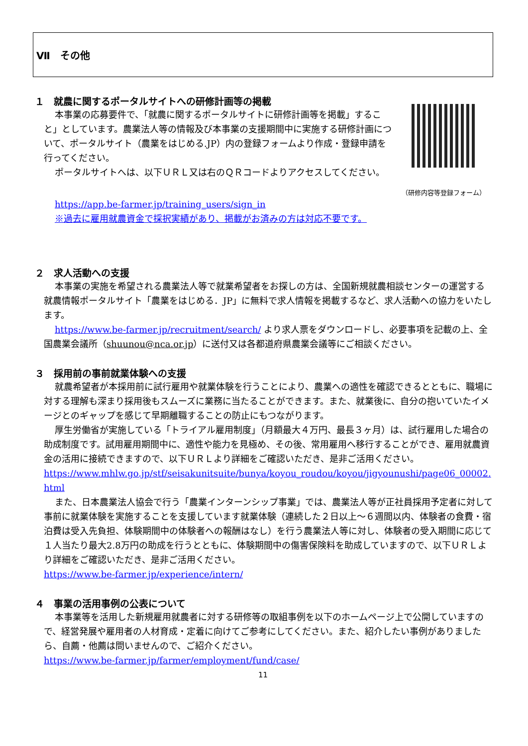Ⅶ　その他
１　就農に関するポータルサイトへの研修計画等の掲載
本事業の応募要件で、「就農に関するポータルサイトに研修計画等を掲載」すること」としています。農業法人等の情報及び本事業の支援期間中に実施する研修計画について、ポータルサイト（農業をはじめる.JP）内の登録フォームより作成・登録申請を行ってください。
ポータルサイトへは、以下ＵＲＬ又は右のＱＲコードよりアクセスしてください。
（研修内容等登録フォーム）
https://app.be-farmer.jp/training_users/sign_in
※過去に雇用就農資金で採択実績があり、掲載がお済みの方は対応不要です。
２　求人活動への支援
本事業の実施を希望される農業法人等で就業希望者をお探しの方は、全国新規就農相談センターの運営する就農情報ポータルサイト「農業をはじめる．JP」に無料で求人情報を掲載するなど、求人活動への協力をいたします。
https://www.be-farmer.jp/recruitment/search/ より求人票をダウンロードし、必要事項を記載の上、全国農業会議所（shuunou@nca.or.jp）に送付又は各都道府県農業会議等にご相談ください。
３　採用前の事前就業体験への支援
就農希望者が本採用前に試行雇用や就業体験を行うことにより、農業への適性を確認できるとともに、職場に対する理解も深まり採用後もスムーズに業務に当たることができます。また、就業後に、自分の抱いていたイメージとのギャップを感じて早期離職することの防止にもつながります。
厚生労働省が実施している「トライアル雇用制度」（月額最大４万円、最長３ヶ月）は、試行雇用した場合の助成制度です。試用雇用期間中に、適性や能力を見極め、その後、常用雇用へ移行することができ、雇用就農資金の活用に接続できますので、以下ＵＲＬより詳細をご確認いただき、是非ご活用ください。
https://www.mhlw.go.jp/stf/seisakunitsuite/bunya/koyou_roudou/koyou/jigyounushi/page06_00002.html
また、日本農業法人協会で行う「農業インターンシップ事業」では、農業法人等が正社員採用予定者に対して事前に就業体験を実施することを支援しています就業体験（連続した２日以上～６週間以内、体験者の食費・宿泊費は受入先負担、体験期間中の体験者への報酬はなし）を行う農業法人等に対し、体験者の受入期間に応じて１人当たり最大2.8万円の助成を行うとともに、体験期間中の傷害保険料を助成していますので、以下ＵＲＬより詳細をご確認いただき、是非ご活用ください。
https://www.be-farmer.jp/experience/intern/
４　事業の活用事例の公表について
本事業等を活用した新規雇用就農者に対する研修等の取組事例を以下のホームページ上で公開していますので、経営発展や雇用者の人材育成・定着に向けてご参考にしてください。また、紹介したい事例がありましたら、自薦・他薦は問いませんので、ご紹介ください。
https://www.be-farmer.jp/farmer/employment/fund/case/
11